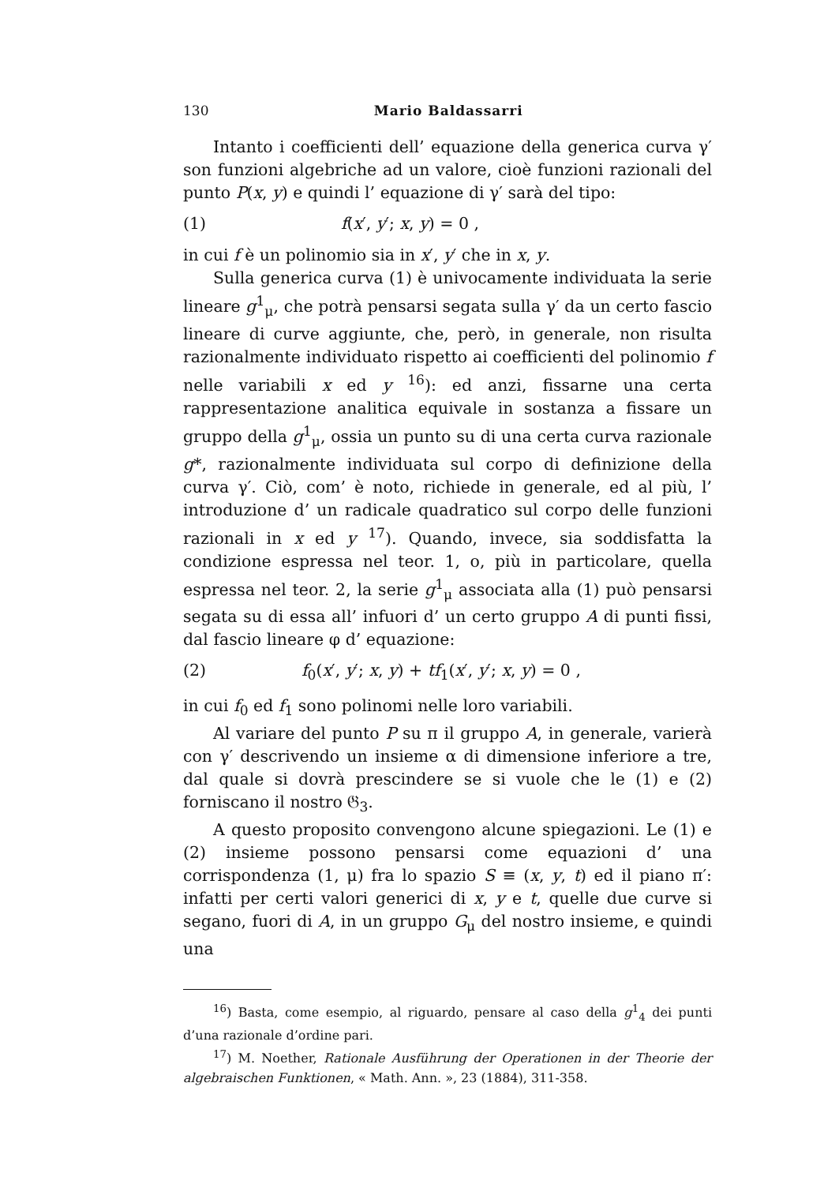130 Mario Baldassarri
Intanto i coefficienti dell’ equazione della generica curva γ′ son funzioni algebriche ad un valore, cioè funzioni razionali del punto P(x, y) e quindi l’ equazione di γ′ sarà del tipo:
(1) f(x′, y′; x, y) = 0 ,
in cui f è un polinomio sia in x′, y′ che in x, y.
Sulla generica curva (1) è univocamente individuata la serie lineare g<sup>1</sup><sub>μ</sub>, che potrà pensarsi segata sulla γ′ da un certo fascio lineare di curve aggiunte, che, però, in generale, non risulta razionalmente individuato rispetto ai coefficienti del polinomio f nelle variabili x ed y <sup>16</sup>): ed anzi, fissarne una certa rappresentazione analitica equivale in sostanza a fissare un gruppo della g<sup>1</sup><sub>μ</sub>, ossia un punto su di una certa curva razionale g*, razionalmente individuata sul corpo di definizione della curva γ′. Ciò, com’ è noto, richiede in generale, ed al più, l’ introduzione d’ un radicale quadratico sul corpo delle funzioni razionali in x ed y <sup>17</sup>). Quando, invece, sia soddisfatta la condizione espressa nel teor. 1, o, più in particolare, quella espressa nel teor. 2, la serie g<sup>1</sup><sub>μ</sub> associata alla (1) può pensarsi segata su di essa all’ infuori d’ un certo gruppo A di punti fissi, dal fascio lineare φ d’ equazione:
(2) f<sub>0</sub>(x′, y′; x, y) + tf<sub>1</sub>(x′, y′; x, y) = 0 ,
in cui f<sub>0</sub> ed f<sub>1</sub> sono polinomi nelle loro variabili.
Al variare del punto P su π il gruppo A, in generale, varierà con γ′ descrivendo un insieme α di dimensione inferiore a tre, dal quale si dovrà prescindere se si vuole che le (1) e (2) forniscano il nostro 𝔊<sub>3</sub>.
A questo proposito convengono alcune spiegazioni. Le (1) e (2) insieme possono pensarsi come equazioni d’ una corrispondenza (1, μ) fra lo spazio S ≡ (x, y, t) ed il piano π′: infatti per certi valori generici di x, y e t, quelle due curve si segano, fuori di A, in un gruppo G<sub>μ</sub> del nostro insieme, e quindi una
<sup>16</sup>) Basta, come esempio, al riguardo, pensare al caso della g<sup>1</sup><sub>4</sub> dei punti d’una razionale d’ordine pari.
<sup>17</sup>) M. Noether, Rationale Ausführung der Operationen in der Theorie der algebraischen Funktionen, « Math. Ann. », 23 (1884), 311-358.